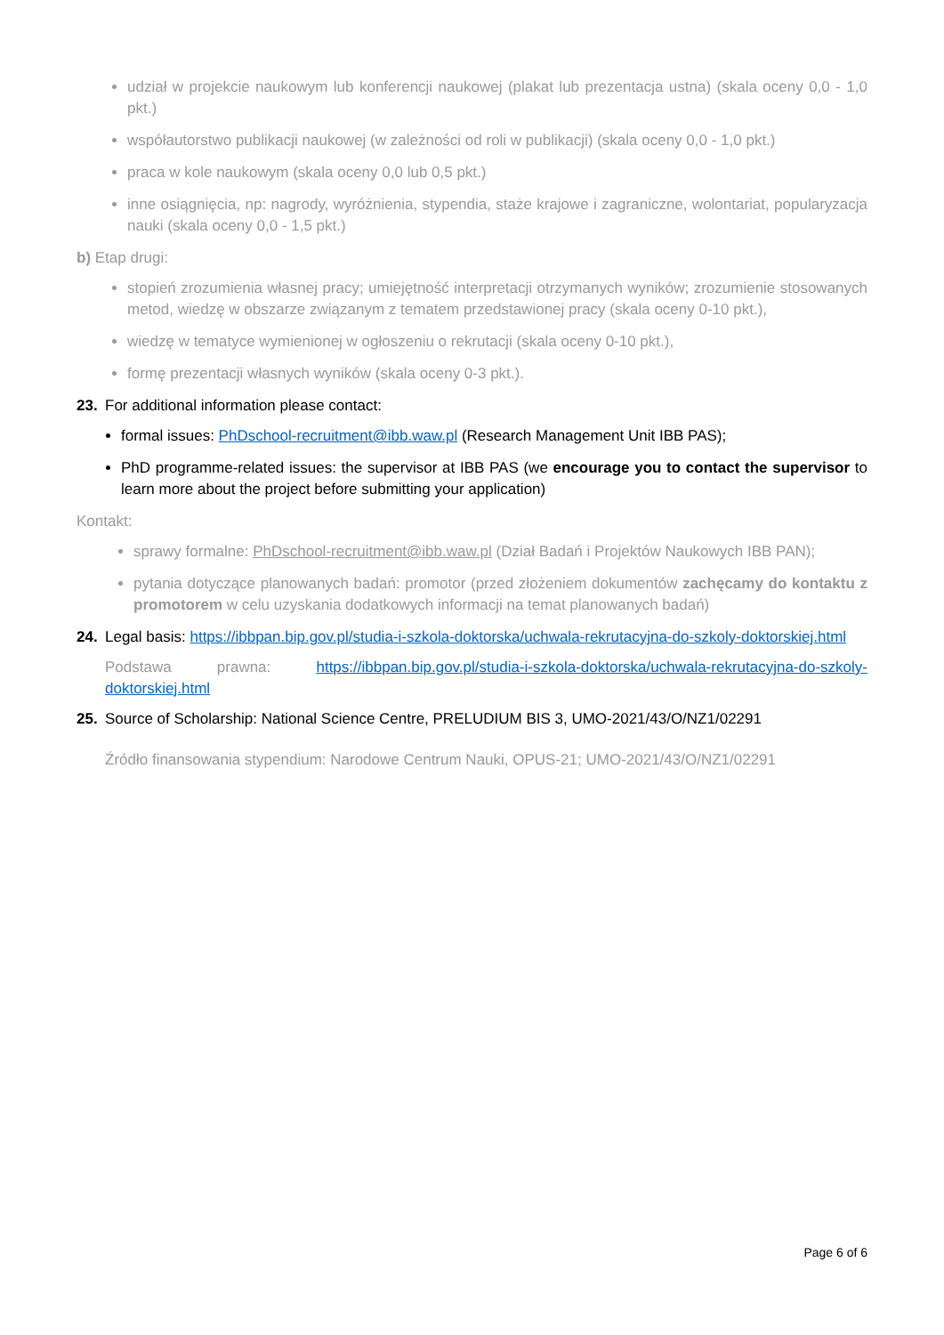udział w projekcie naukowym lub konferencji naukowej (plakat lub prezentacja ustna) (skala oceny 0,0 - 1,0 pkt.)
współautorstwo publikacji naukowej (w zależności od roli w publikacji) (skala oceny 0,0 - 1,0 pkt.)
praca w kole naukowym (skala oceny 0,0 lub 0,5 pkt.)
inne osiągnięcia, np: nagrody, wyróżnienia, stypendia, staże krajowe i zagraniczne, wolontariat, popularyzacja nauki (skala oceny 0,0 - 1,5 pkt.)
b) Etap drugi:
stopień zrozumienia własnej pracy; umiejętność interpretacji otrzymanych wyników; zrozumienie stosowanych metod, wiedzę w obszarze związanym z tematem przedstawionej pracy (skala oceny 0-10 pkt.),
wiedzę w tematyce wymienionej w ogłoszeniu o rekrutacji (skala oceny 0-10 pkt.),
formę prezentacji własnych wyników (skala oceny 0-3 pkt.).
23. For additional information please contact:
formal issues: PhDschool-recruitment@ibb.waw.pl (Research Management Unit IBB PAS);
PhD programme-related issues: the supervisor at IBB PAS (we encourage you to contact the supervisor to learn more about the project before submitting your application)
Kontakt:
sprawy formalne: PhDschool-recruitment@ibb.waw.pl (Dział Badań i Projektów Naukowych IBB PAN);
pytania dotyczące planowanych badań: promotor (przed złożeniem dokumentów zachęcamy do kontaktu z promotorem w celu uzyskania dodatkowych informacji na temat planowanych badań)
24. Legal basis: https://ibbpan.bip.gov.pl/studia-i-szkola-doktorska/uchwala-rekrutacyjna-do-szkoly-doktorskiej.html
Podstawa prawna: https://ibbpan.bip.gov.pl/studia-i-szkola-doktorska/uchwala-rekrutacyjna-do-szkoly-doktorskiej.html
25. Source of Scholarship: National Science Centre, PRELUDIUM BIS 3, UMO-2021/43/O/NZ1/02291
Źródło finansowania stypendium: Narodowe Centrum Nauki, OPUS-21; UMO-2021/43/O/NZ1/02291
Page 6 of 6